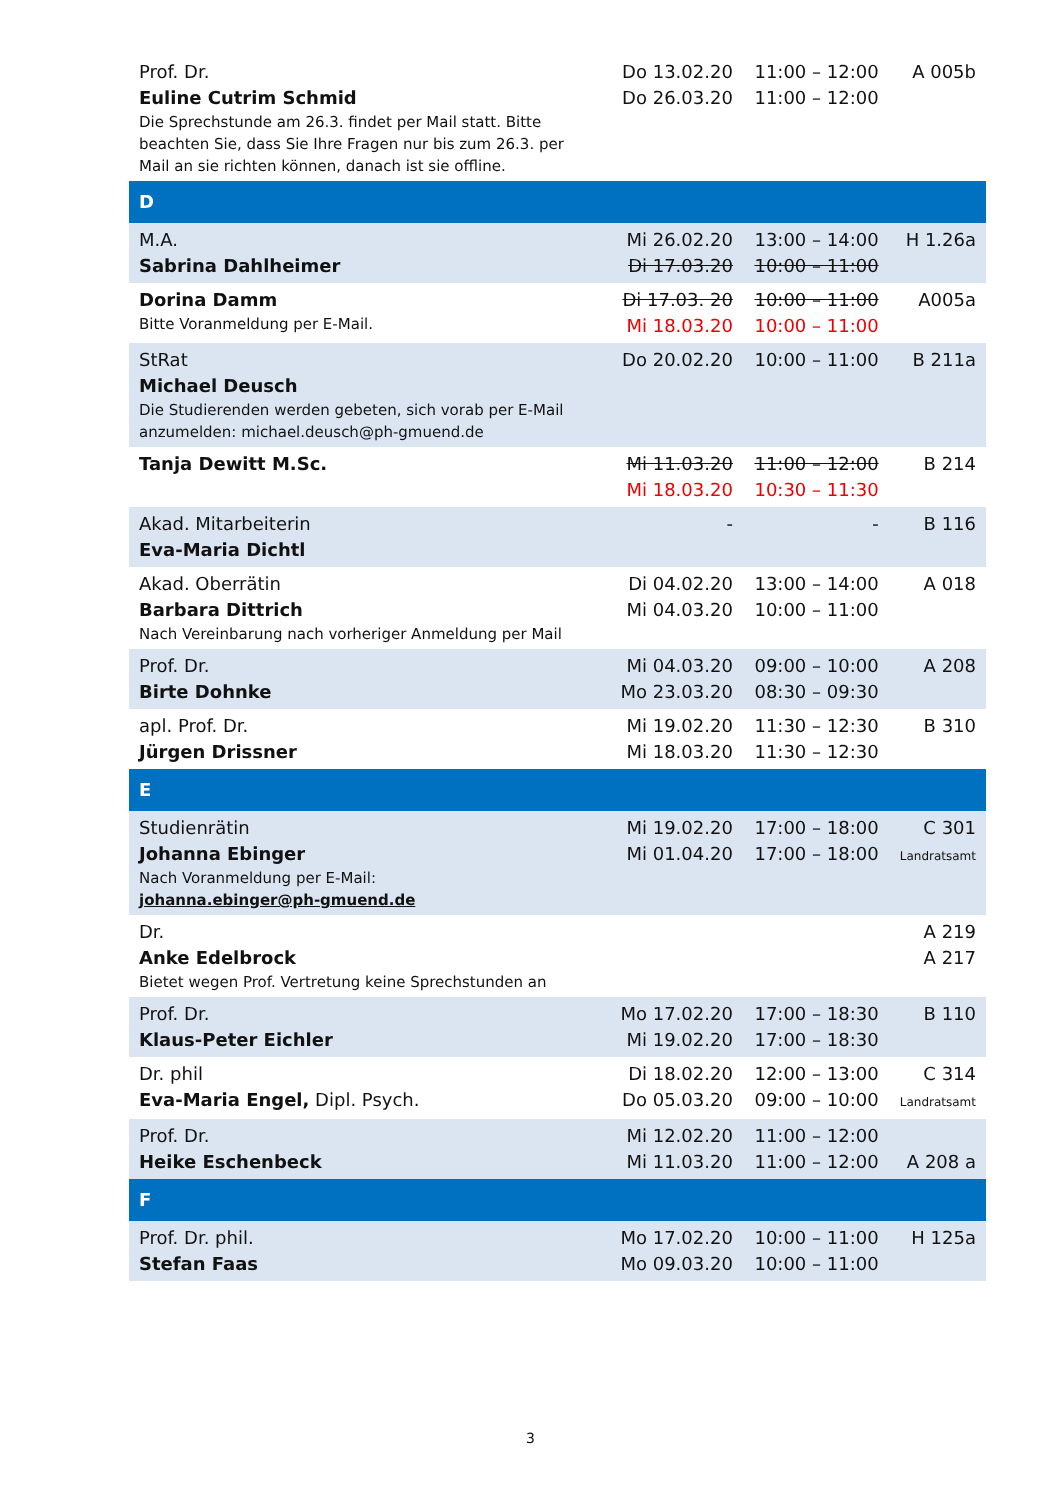| Prof. Dr. Euline Cutrim Schmid Die Sprechstunde am 26.3. findet per Mail statt. Bitte beachten Sie, dass Sie Ihre Fragen nur bis zum 26.3. per Mail an sie richten können, danach ist sie offline. | Do 13.02.20 Do 26.03.20 | 11:00 – 12:00 11:00 – 12:00 | A 005b |
| D | | | |
| M.A. Sabrina Dahlheimer | Mi 26.02.20 Di 17.03.20 | 13:00 – 14:00 10:00 – 11:00 | H 1.26a |
| Dorina Damm Bitte Voranmeldung per E-Mail. | Di 17.03. 20 Mi 18.03.20 | 10:00 – 11:00 10:00 – 11:00 | A005a |
| StRat Michael Deusch Die Studierenden werden gebeten, sich vorab per E-Mail anzumelden: michael.deusch@ph-gmuend.de | Do 20.02.20 | 10:00 – 11:00 | B 211a |
| Tanja Dewitt M.Sc. | Mi 11.03.20 Mi 18.03.20 | 11:00 – 12:00 10:30 – 11:30 | B 214 |
| Akad. Mitarbeiterin Eva-Maria Dichtl | - | - | B 116 |
| Akad. Oberrätin Barbara Dittrich Nach Vereinbarung nach vorheriger Anmeldung per Mail | Di 04.02.20 Mi 04.03.20 | 13:00 – 14:00 10:00 – 11:00 | A 018 |
| Prof. Dr. Birte Dohnke | Mi 04.03.20 Mo 23.03.20 | 09:00 – 10:00 08:30 – 09:30 | A 208 |
| apl. Prof. Dr. Jürgen Drissner | Mi 19.02.20 Mi 18.03.20 | 11:30 – 12:30 11:30 – 12:30 | B 310 |
| E | | | |
| Studienrätin Johanna Ebinger Nach Voranmeldung per E-Mail: johanna.ebinger@ph-gmuend.de | Mi 19.02.20 Mi 01.04.20 | 17:00 – 18:00 17:00 – 18:00 | C 301 Landratsamt |
| Dr. Anke Edelbrock Bietet wegen Prof. Vertretung keine Sprechstunden an | | | A 219 A 217 |
| Prof. Dr. Klaus-Peter Eichler | Mo 17.02.20 Mi 19.02.20 | 17:00 – 18:30 17:00 – 18:30 | B 110 |
| Dr. phil Eva-Maria Engel, Dipl. Psych. | Di 18.02.20 Do 05.03.20 | 12:00 – 13:00 09:00 – 10:00 | C 314 Landratsamt |
| Prof. Dr. Heike Eschenbeck | Mi 12.02.20 Mi 11.03.20 | 11:00 – 12:00 11:00 – 12:00 | A 208 a |
| F | | | |
| Prof. Dr. phil. Stefan Faas | Mo 17.02.20 Mo 09.03.20 | 10:00 – 11:00 10:00 – 11:00 | H 125a |
3